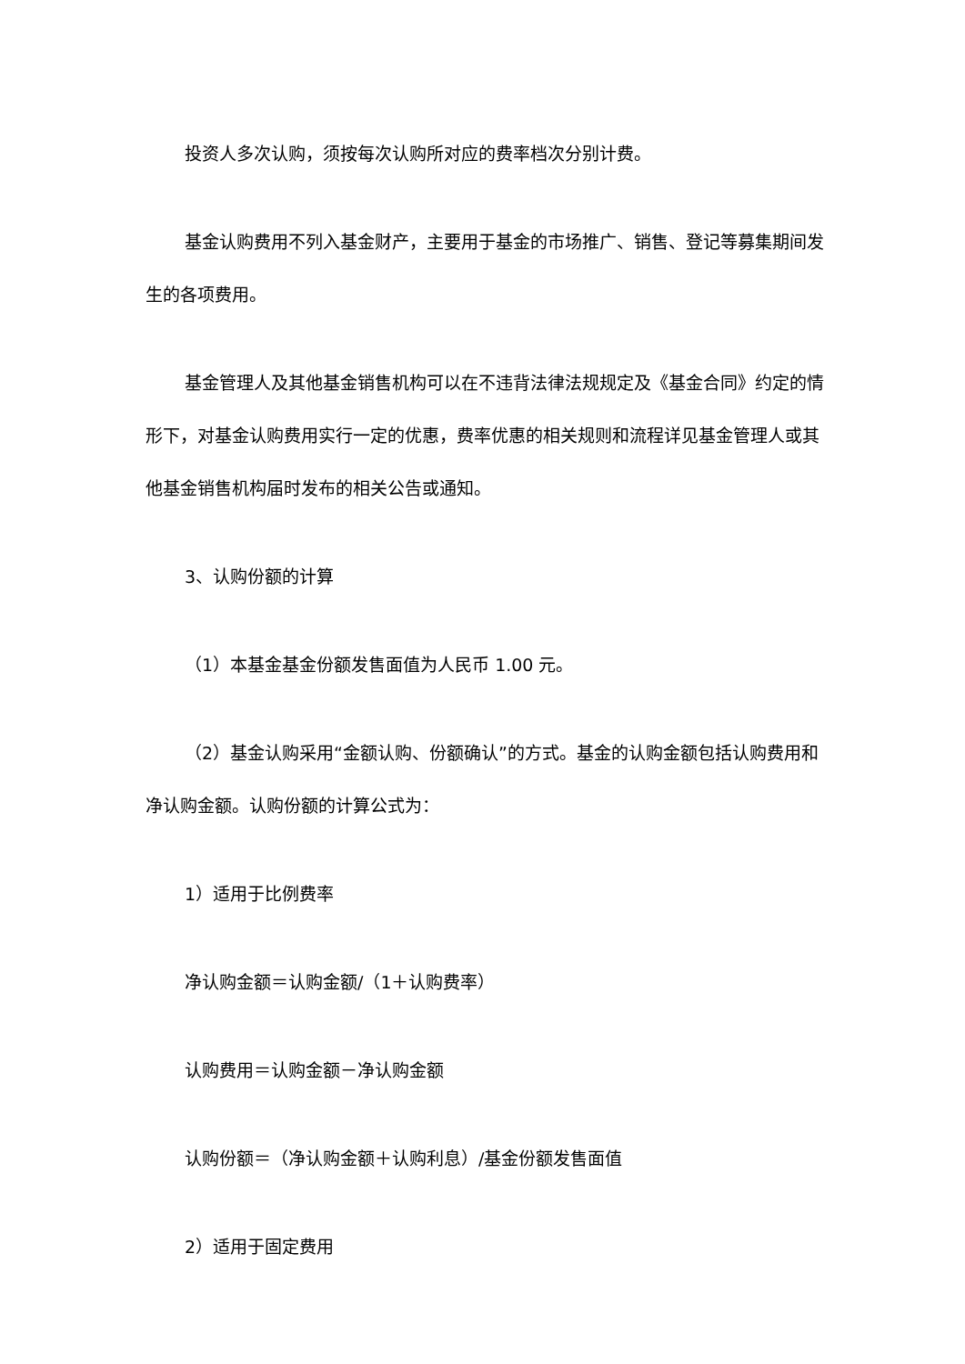投资人多次认购，须按每次认购所对应的费率档次分别计费。
基金认购费用不列入基金财产，主要用于基金的市场推广、销售、登记等募集期间发生的各项费用。
基金管理人及其他基金销售机构可以在不违背法律法规规定及《基金合同》约定的情形下，对基金认购费用实行一定的优惠，费率优惠的相关规则和流程详见基金管理人或其他基金销售机构届时发布的相关公告或通知。
3、认购份额的计算
（1）本基金基金份额发售面值为人民币 1.00 元。
（2）基金认购采用“金额认购、份额确认”的方式。基金的认购金额包括认购费用和净认购金额。认购份额的计算公式为：
1）适用于比例费率
净认购金额＝认购金额/（1＋认购费率）
认购费用＝认购金额－净认购金额
认购份额＝（净认购金额＋认购利息）/基金份额发售面值
2）适用于固定费用